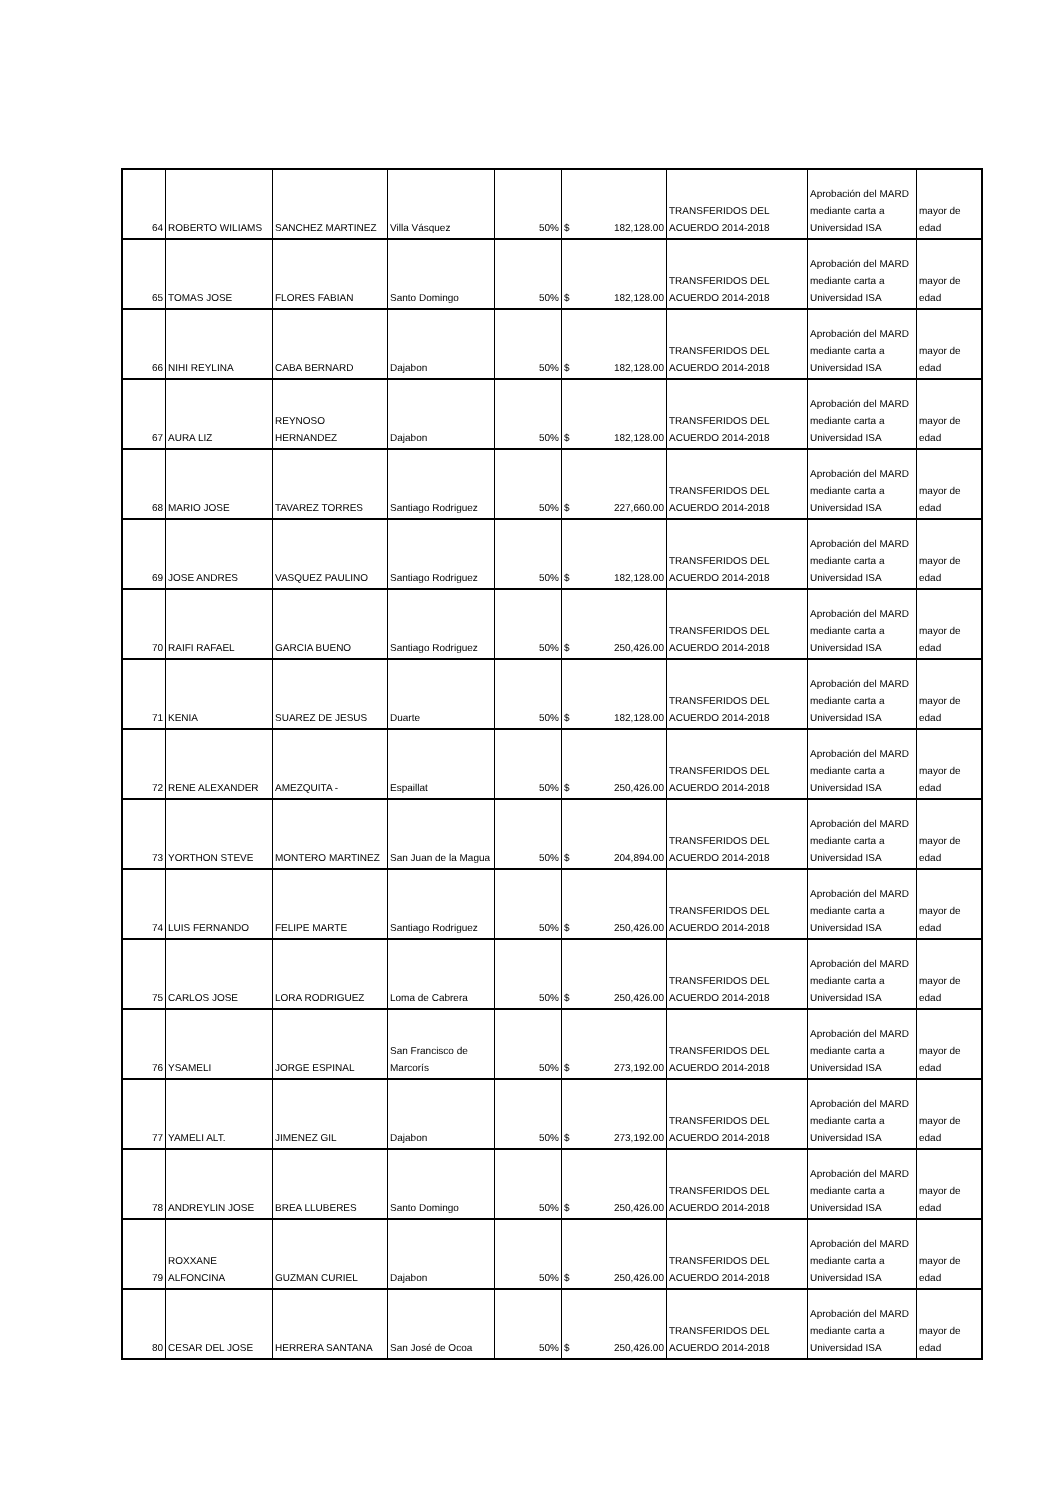| 64 | ROBERTO WILIAMS | SANCHEZ MARTINEZ | Villa Vásquez | 50% | $ 182,128.00 | TRANSFERIDOS DEL ACUERDO 2014-2018 | Aprobación del MARD mediante carta a Universidad ISA | mayor de edad |
| 65 | TOMAS JOSE | FLORES FABIAN | Santo Domingo | 50% | $ 182,128.00 | TRANSFERIDOS DEL ACUERDO 2014-2018 | Aprobación del MARD mediante carta a Universidad ISA | mayor de edad |
| 66 | NIHI REYLINA | CABA BERNARD | Dajabon | 50% | $ 182,128.00 | TRANSFERIDOS DEL ACUERDO 2014-2018 | Aprobación del MARD mediante carta a Universidad ISA | mayor de edad |
| 67 | AURA LIZ | REYNOSO HERNANDEZ | Dajabon | 50% | $ 182,128.00 | TRANSFERIDOS DEL ACUERDO 2014-2018 | Aprobación del MARD mediante carta a Universidad ISA | mayor de edad |
| 68 | MARIO JOSE | TAVAREZ TORRES | Santiago Rodriguez | 50% | $ 227,660.00 | TRANSFERIDOS DEL ACUERDO 2014-2018 | Aprobación del MARD mediante carta a Universidad ISA | mayor de edad |
| 69 | JOSE ANDRES | VASQUEZ PAULINO | Santiago Rodriguez | 50% | $ 182,128.00 | TRANSFERIDOS DEL ACUERDO 2014-2018 | Aprobación del MARD mediante carta a Universidad ISA | mayor de edad |
| 70 | RAIFI RAFAEL | GARCIA BUENO | Santiago Rodriguez | 50% | $ 250,426.00 | TRANSFERIDOS DEL ACUERDO 2014-2018 | Aprobación del MARD mediante carta a Universidad ISA | mayor de edad |
| 71 | KENIA | SUAREZ DE JESUS | Duarte | 50% | $ 182,128.00 | TRANSFERIDOS DEL ACUERDO 2014-2018 | Aprobación del MARD mediante carta a Universidad ISA | mayor de edad |
| 72 | RENE ALEXANDER | AMEZQUITA - | Espaillat | 50% | $ 250,426.00 | TRANSFERIDOS DEL ACUERDO 2014-2018 | Aprobación del MARD mediante carta a Universidad ISA | mayor de edad |
| 73 | YORTHON STEVE | MONTERO MARTINEZ | San Juan de la Magua | 50% | $ 204,894.00 | TRANSFERIDOS DEL ACUERDO 2014-2018 | Aprobación del MARD mediante carta a Universidad ISA | mayor de edad |
| 74 | LUIS FERNANDO | FELIPE MARTE | Santiago Rodriguez | 50% | $ 250,426.00 | TRANSFERIDOS DEL ACUERDO 2014-2018 | Aprobación del MARD mediante carta a Universidad ISA | mayor de edad |
| 75 | CARLOS JOSE | LORA RODRIGUEZ | Loma de Cabrera | 50% | $ 250,426.00 | TRANSFERIDOS DEL ACUERDO 2014-2018 | Aprobación del MARD mediante carta a Universidad ISA | mayor de edad |
| 76 | YSAMELI | JORGE ESPINAL | San Francisco de Marcorís | 50% | $ 273,192.00 | TRANSFERIDOS DEL ACUERDO 2014-2018 | Aprobación del MARD mediante carta a Universidad ISA | mayor de edad |
| 77 | YAMELI ALT. | JIMENEZ GIL | Dajabon | 50% | $ 273,192.00 | TRANSFERIDOS DEL ACUERDO 2014-2018 | Aprobación del MARD mediante carta a Universidad ISA | mayor de edad |
| 78 | ANDREYLIN JOSE | BREA LLUBERES | Santo Domingo | 50% | $ 250,426.00 | TRANSFERIDOS DEL ACUERDO 2014-2018 | Aprobación del MARD mediante carta a Universidad ISA | mayor de edad |
| 79 | ROXXANE ALFONCINA | GUZMAN CURIEL | Dajabon | 50% | $ 250,426.00 | TRANSFERIDOS DEL ACUERDO 2014-2018 | Aprobación del MARD mediante carta a Universidad ISA | mayor de edad |
| 80 | CESAR DEL JOSE | HERRERA SANTANA | San José de Ocoa | 50% | $ 250,426.00 | TRANSFERIDOS DEL ACUERDO 2014-2018 | Aprobación del MARD mediante carta a Universidad ISA | mayor de edad |